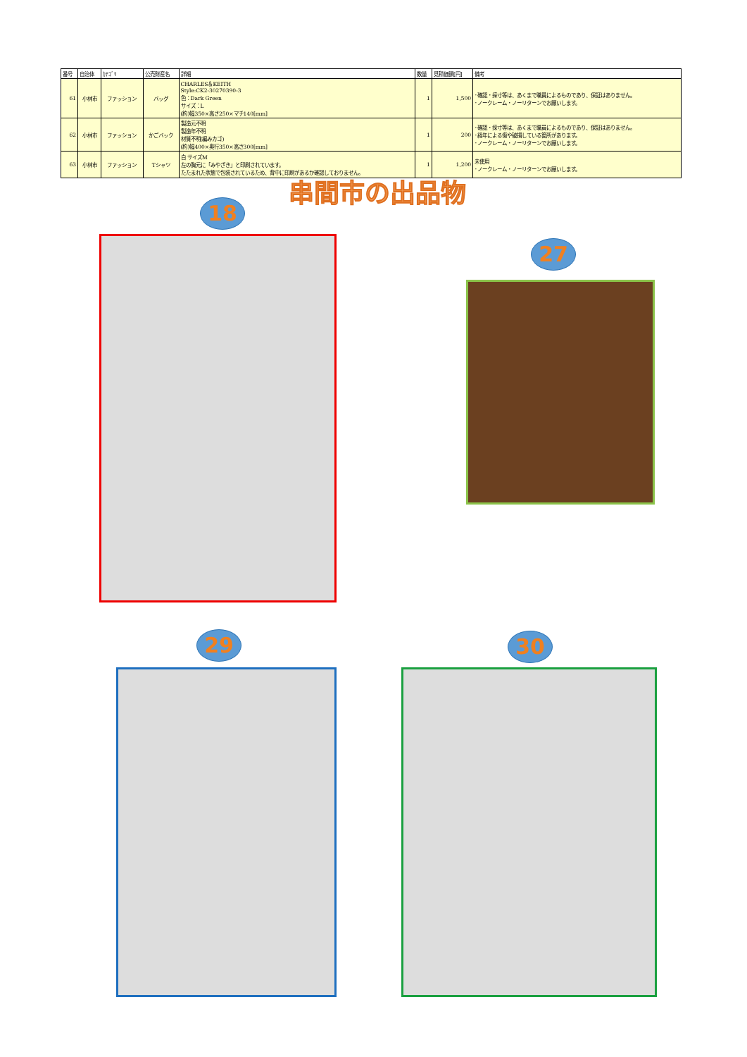| 番号 | 自治体 | ｶﾃｺﾞﾘ | 公売財産名 | 詳細 | 数量 | 見積価額[円] | 備考 |
| --- | --- | --- | --- | --- | --- | --- | --- |
| 61 | 小林市 | ファッション | バッグ | CHARLES＆KEITH Style:CK2-30270390-3 色：Dark Green サイズ：L (約)幅350×高さ250×マチ140[mm] | 1 | 1,500 | ･確認・採寸等は、あくまで職員によるものであり、保証はありません。 ･ノークレーム・ノーリターンでお願いします。 |
| 62 | 小林市 | ファッション | かごバック | 製造元不明 製造年不明 材質不明(編みカゴ) (約)幅400×奥行350×高さ300[mm] | 1 | 200 | ･確認・採寸等は、あくまで職員によるものであり、保証はありません。 ･経年による傷や破損している箇所があります。 ･ノークレーム・ノーリターンでお願いします。 |
| 63 | 小林市 | ファッション | Tシャツ | 白 サイズM 左の胸元に「みやざき」と印刷されています。 たたまれた状態で包装されているため、背中に印刷があるか確認しておりません。 | 1 | 1,200 | 未使用 ･ノークレーム・ノーリターンでお願いします。 |
串間市の出品物
18
27
29 30